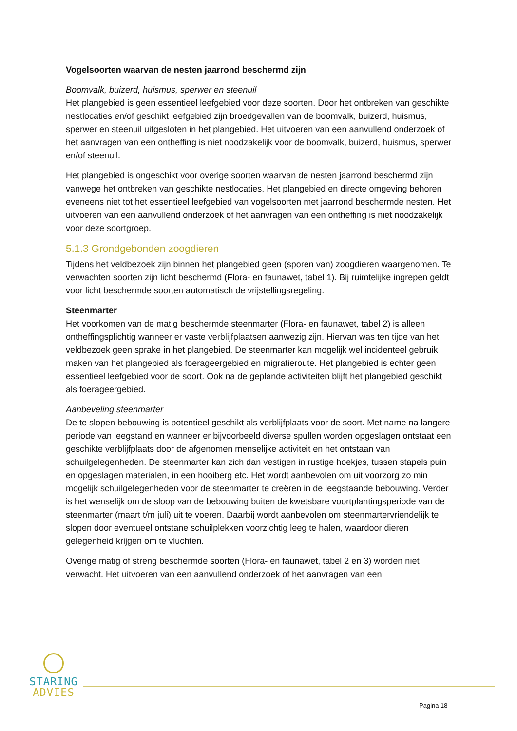Vogelsoorten waarvan de nesten jaarrond beschermd zijn
Boomvalk, buizerd, huismus, sperwer en steenuil
Het plangebied is geen essentieel leefgebied voor deze soorten. Door het ontbreken van geschikte nestlocaties en/of geschikt leefgebied zijn broedgevallen van de boomvalk, buizerd, huismus, sperwer en steenuil uitgesloten in het plangebied. Het uitvoeren van een aanvullend onderzoek of het aanvragen van een ontheffing is niet noodzakelijk voor de boomvalk, buizerd, huismus, sperwer en/of steenuil.
Het plangebied is ongeschikt voor overige soorten waarvan de nesten jaarrond beschermd zijn vanwege het ontbreken van geschikte nestlocaties. Het plangebied en directe omgeving behoren eveneens niet tot het essentieel leefgebied van vogelsoorten met jaarrond beschermde nesten. Het uitvoeren van een aanvullend onderzoek of het aanvragen van een ontheffing is niet noodzakelijk voor deze soortgroep.
5.1.3 Grondgebonden zoogdieren
Tijdens het veldbezoek zijn binnen het plangebied geen (sporen van) zoogdieren waargenomen. Te verwachten soorten zijn licht beschermd (Flora- en faunawet, tabel 1). Bij ruimtelijke ingrepen geldt voor licht beschermde soorten automatisch de vrijstellingsregeling.
Steenmarter
Het voorkomen van de matig beschermde steenmarter (Flora- en faunawet, tabel 2) is alleen ontheffingsplichtig wanneer er vaste verblijfplaatsen aanwezig zijn. Hiervan was ten tijde van het veldbezoek geen sprake in het plangebied. De steenmarter kan mogelijk wel incidenteel gebruik maken van het plangebied als foerageergebied en migratieroute. Het plangebied is echter geen essentieel leefgebied voor de soort. Ook na de geplande activiteiten blijft het plangebied geschikt als foerageergebied.
Aanbeveling steenmarter
De te slopen bebouwing is potentieel geschikt als verblijfplaats voor de soort. Met name na langere periode van leegstand en wanneer er bijvoorbeeld diverse spullen worden opgeslagen ontstaat een geschikte verblijfplaats door de afgenomen menselijke activiteit en het ontstaan van schuilgelegenheden. De steenmarter kan zich dan vestigen in rustige hoekjes, tussen stapels puin en opgeslagen materialen, in een hooiberg etc. Het wordt aanbevolen om uit voorzorg zo min mogelijk schuilgelegenheden voor de steenmarter te creëren in de leegstaande bebouwing. Verder is het wenselijk om de sloop van de bebouwing buiten de kwetsbare voortplantingsperiode van de steenmarter (maart t/m juli) uit te voeren. Daarbij wordt aanbevolen om steenmartervriendelijk te slopen door eventueel ontstane schuilplekken voorzichtig leeg te halen, waardoor dieren gelegenheid krijgen om te vluchten.
Overige matig of streng beschermde soorten (Flora- en faunawet, tabel 2 en 3) worden niet verwacht. Het uitvoeren van een aanvullend onderzoek of het aanvragen van een
STARING
ADVIES
Pagina 18